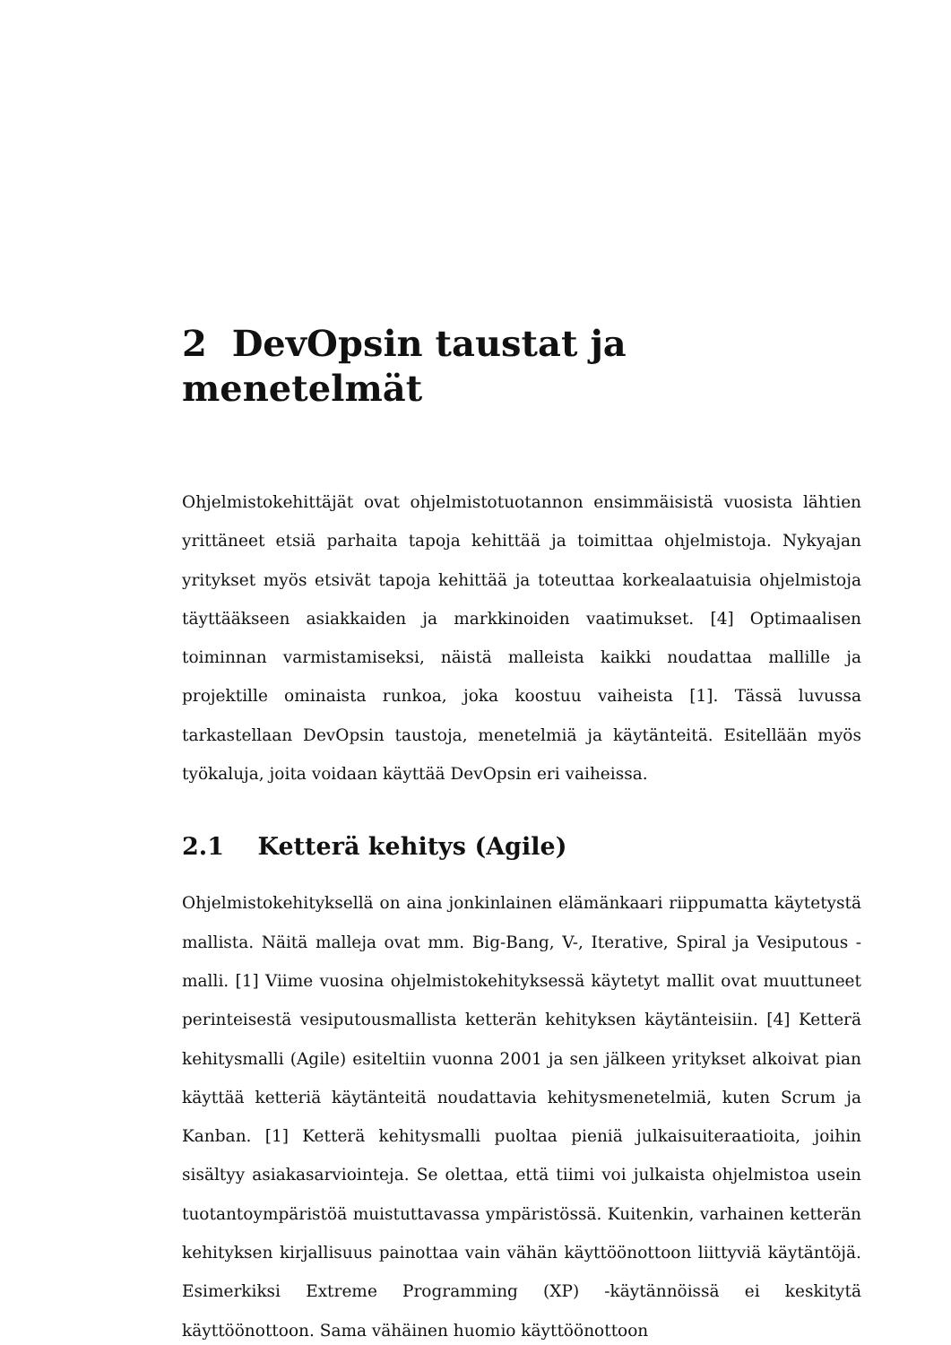2 DevOpsin taustat ja menetelmät
Ohjelmistokehittäjät ovat ohjelmistotuotannon ensimmäisistä vuosista lähtien yrittäneet etsiä parhaita tapoja kehittää ja toimittaa ohjelmistoja. Nykyajan yritykset myös etsivät tapoja kehittää ja toteuttaa korkealaatuisia ohjelmistoja täyttääkseen asiakkaiden ja markkinoiden vaatimukset. [4] Optimaalisen toiminnan varmistamiseksi, näistä malleista kaikki noudattaa mallille ja projektille ominaista runkoa, joka koostuu vaiheista [1]. Tässä luvussa tarkastellaan DevOpsin taustoja, menetelmiä ja käytänteitä. Esitellään myös työkaluja, joita voidaan käyttää DevOpsin eri vaiheissa.
2.1 Ketterä kehitys (Agile)
Ohjelmistokehityksellä on aina jonkinlainen elämänkaari riippumatta käytetystä mallista. Näitä malleja ovat mm. Big-Bang, V-, Iterative, Spiral ja Vesiputous -malli. [1] Viime vuosina ohjelmistokehityksessä käytetyt mallit ovat muuttuneet perinteisestä vesiputousmallista ketterän kehityksen käytänteisiin. [4] Ketterä kehitysmalli (Agile) esiteltiin vuonna 2001 ja sen jälkeen yritykset alkoivat pian käyttää ketteriä käytänteitä noudattavia kehitysmenetelmiä, kuten Scrum ja Kanban. [1] Ketterä kehitysmalli puoltaa pieniä julkaisuiteraatioita, joihin sisältyy asiakasarviointeja. Se olettaa, että tiimi voi julkaista ohjelmistoa usein tuotantoympäristöä muistuttavassa ympäristössä. Kuitenkin, varhainen ketterän kehityksen kirjallisuus painottaa vain vähän käyttöönottoon liittyviä käytäntöjä. Esimerkiksi Extreme Programming (XP) -käytännöissä ei keskitytä käyttöönottoon. Sama vähäinen huomio käyttöönottoon